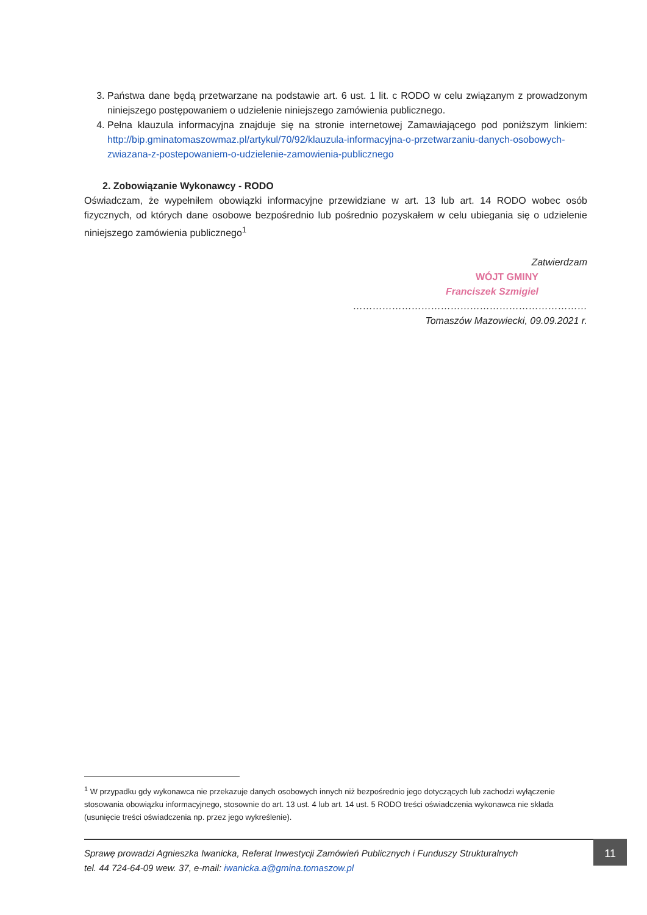3. Państwa dane będą przetwarzane na podstawie art. 6 ust. 1 lit. c RODO w celu związanym z prowadzonym niniejszego postępowaniem o udzielenie niniejszego zamówienia publicznego.
4. Pełna klauzula informacyjna znajduje się na stronie internetowej Zamawiającego pod poniższym linkiem: http://bip.gminatomaszowmaz.pl/artykul/70/92/klauzula-informacyjna-o-przetwarzaniu-danych-osobowych-zwiazana-z-postepowaniem-o-udzielenie-zamowienia-publicznego
2. Zobowiązanie Wykonawcy - RODO
Oświadczam, że wypełniłem obowiązki informacyjne przewidziane w art. 13 lub art. 14 RODO wobec osób fizycznych, od których dane osobowe bezpośrednio lub pośrednio pozyskałem w celu ubiegania się o udzielenie niniejszego zamówienia publicznego<sup>1</sup>
Zatwierdzam
WÓJT GMINY
Franciszek Szmigiel
………………………………………………………………
Tomaszów Mazowiecki, 09.09.2021 r.
<sup>1</sup> W przypadku gdy wykonawca nie przekazuje danych osobowych innych niż bezpośrednio jego dotyczących lub zachodzi wyłączenie stosowania obowiązku informacyjnego, stosownie do art. 13 ust. 4 lub art. 14 ust. 5 RODO treści oświadczenia wykonawca nie składa (usunięcie treści oświadczenia np. przez jego wykreślenie).
Sprawę prowadzi Agnieszka Iwanicka, Referat Inwestycji Zamówień Publicznych i Funduszy Strukturalnych
tel. 44 724-64-09 wew. 37, e-mail: iwanicka.a@gmina.tomaszow.pl
11